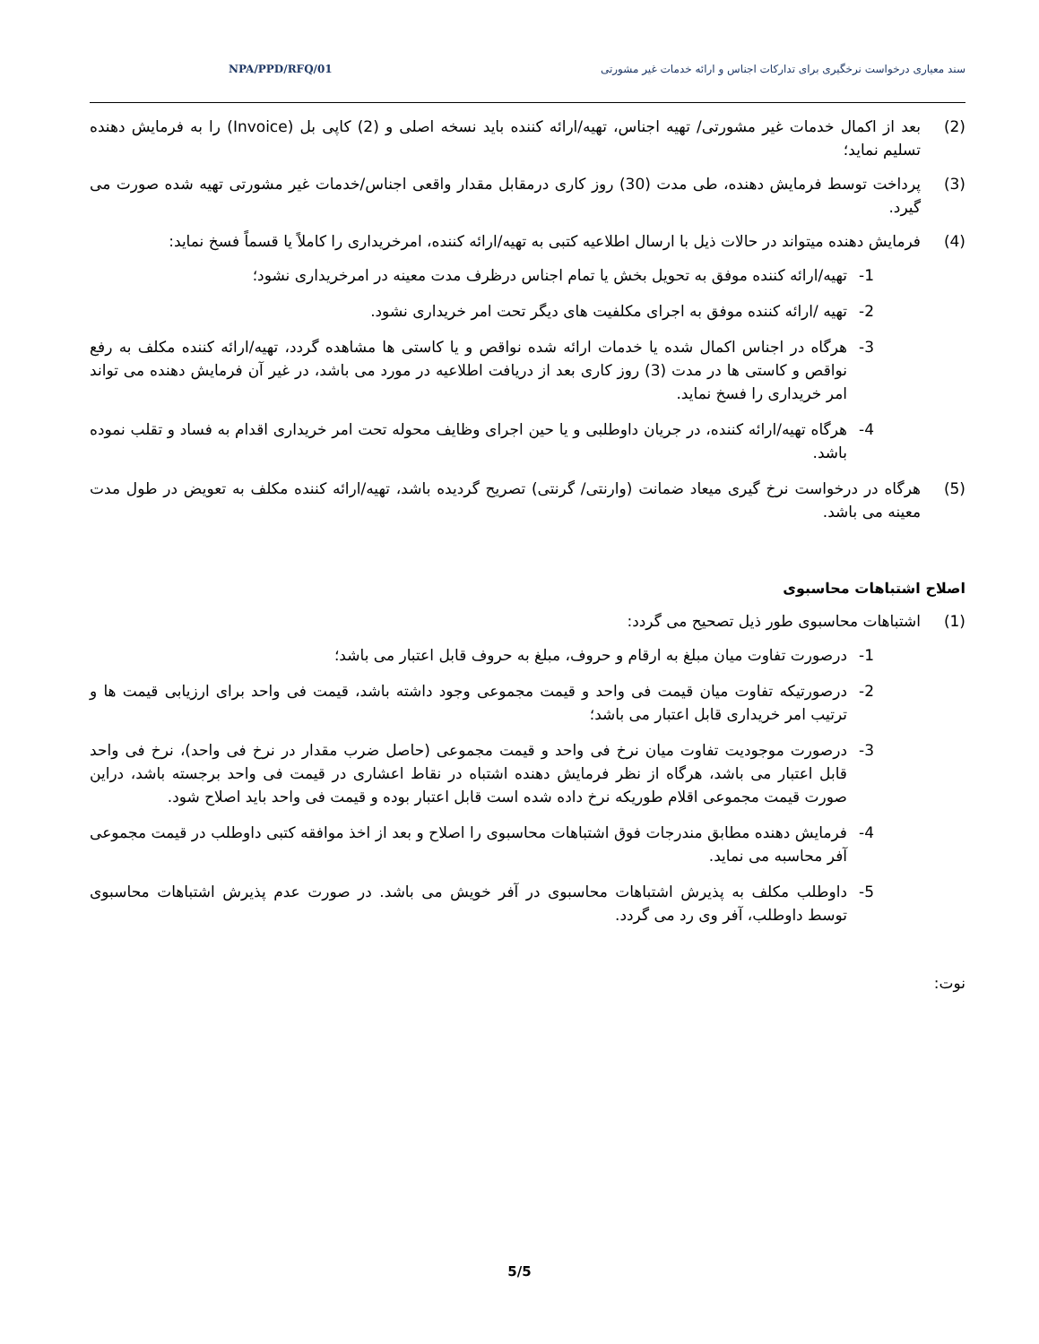سند معیاری درخواست نرخگیری برای تدارکات اجناس و ارائه خدمات غیر مشورتی NPA/PPD/RFQ/01
(2) بعد از اکمال خدمات غیر مشورتی/ تهیه اجناس، تهیه/ارائه کننده باید نسخه اصلی و (2) کاپی بل (Invoice) را به فرمایش دهنده تسلیم نماید؛
(3) پرداخت توسط فرمایش دهنده، طی مدت (30) روز کاری درمقابل مقدار واقعی اجناس/خدمات غیر مشورتی تهیه شده صورت می گیرد.
(4) فرمایش دهنده میتواند در حالات ذیل با ارسال اطلاعیه کتبی به تهیه/ارائه کننده، امرخریداری را کاملاً یا قسماً فسخ نماید:
1- تهیه/ارائه کننده موفق به تحویل بخش یا تمام اجناس درظرف مدت معینه در امرخریداری نشود؛
2- تهیه /ارائه کننده موفق به اجرای مکلفیت های دیگر تحت امر خریداری نشود.
3- هرگاه در اجناس اکمال شده یا خدمات ارائه شده نواقص و یا کاستی ها مشاهده گردد، تهیه/ارائه کننده مکلف به رفع نواقص و کاستی ها در مدت (3) روز کاری بعد از دریافت اطلاعیه در مورد می باشد، در غیر آن فرمایش دهنده می تواند امر خریداری را فسخ نماید.
4- هرگاه تهیه/ارائه کننده، در جریان داوطلبی و یا حین اجرای وظایف محوله تحت امر خریداری اقدام به فساد و تقلب نموده باشد.
(5) هرگاه در درخواست نرخ گیری میعاد ضمانت (وارنتی/ گرنتی) تصریح گردیده باشد، تهیه/ارائه کننده مکلف به تعویض در طول مدت معینه می باشد.
اصلاح اشتباهات محاسبوی
(1) اشتباهات محاسبوی طور ذیل تصحیح می گردد:
1- درصورت تفاوت میان مبلغ به ارقام و حروف، مبلغ به حروف قابل اعتبار می باشد؛
2- درصورتیکه تفاوت میان قیمت فی واحد و قیمت مجموعی وجود داشته باشد، قیمت فی واحد برای ارزیابی قیمت ها و ترتیب امر خریداری قابل اعتبار می باشد؛
3- درصورت موجودیت تفاوت میان نرخ فی واحد و قیمت مجموعی (حاصل ضرب مقدار در نرخ فی واحد)، نرخ فی واحد قابل اعتبار می باشد، هرگاه از نظر فرمایش دهنده اشتباه در نقاط اعشاری در قیمت فی واحد برجسته باشد، دراین صورت قیمت مجموعی اقلام طوریکه نرخ داده شده است قابل اعتبار بوده و قیمت فی واحد باید اصلاح شود.
4- فرمایش دهنده مطابق مندرجات فوق اشتباهات محاسبوی را اصلاح و بعد از اخذ موافقه کتبی داوطلب در قیمت مجموعی آفر محاسبه می نماید.
5- داوطلب مکلف به پذیرش اشتباهات محاسبوی در آفر خویش می باشد. در صورت عدم پذیرش اشتباهات محاسبوی توسط داوطلب، آفر وی رد می گردد.
نوت:
5/5